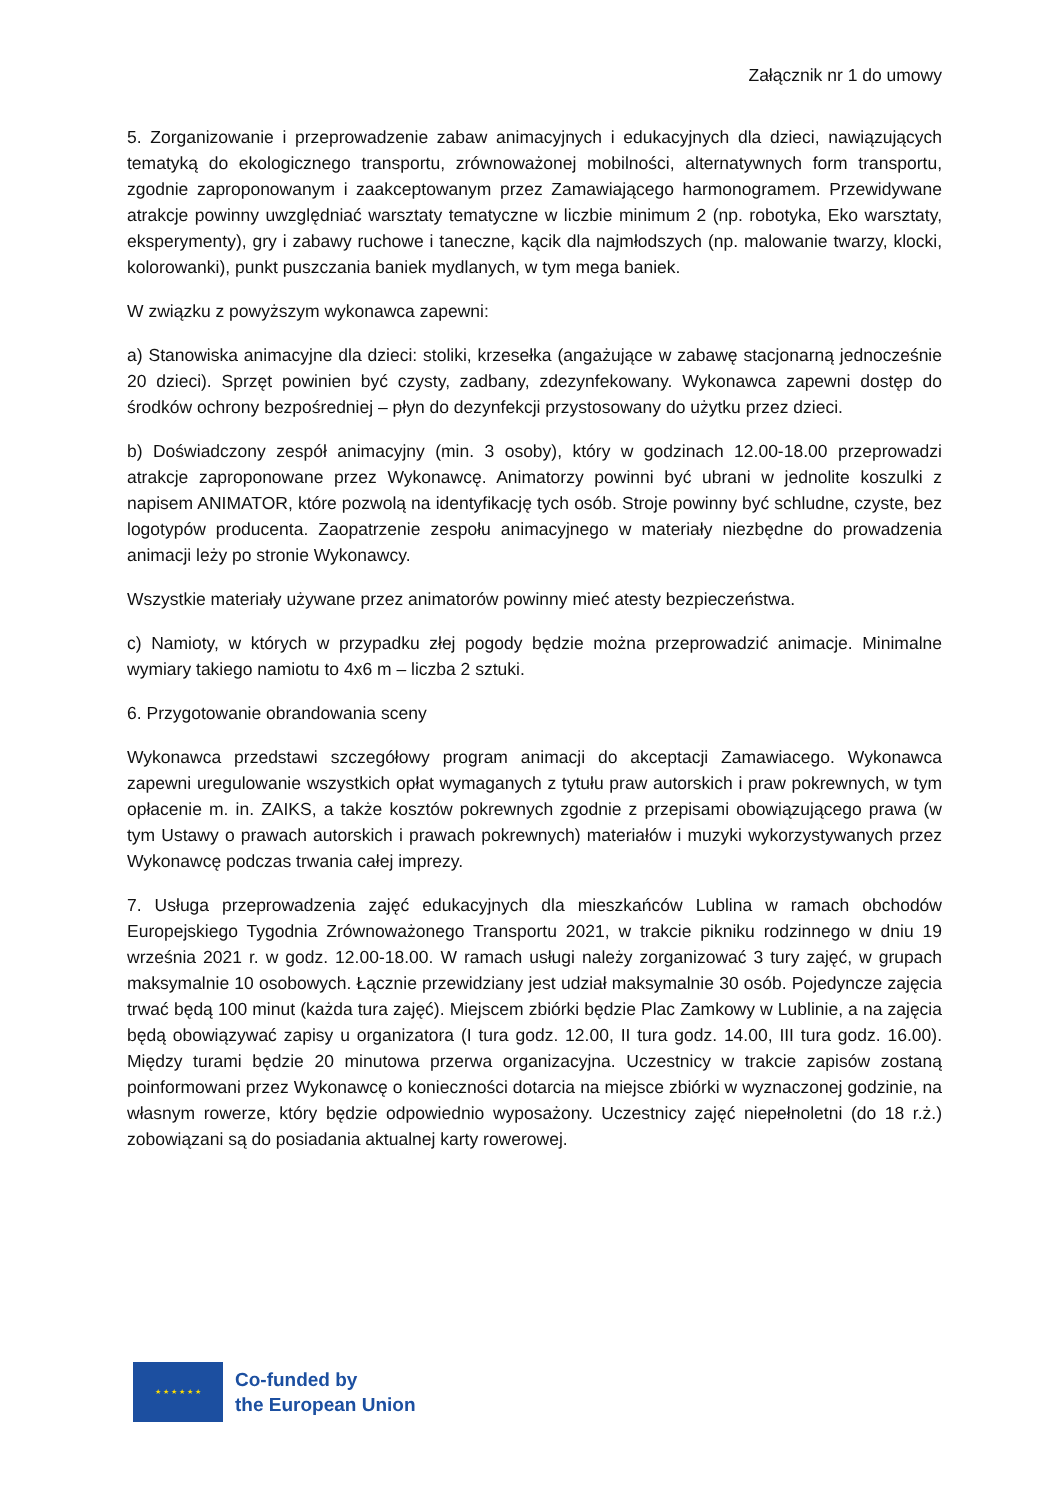Załącznik nr 1 do umowy
5. Zorganizowanie i przeprowadzenie zabaw animacyjnych i edukacyjnych dla dzieci, nawiązujących tematyką do ekologicznego transportu, zrównoważonej mobilności, alternatywnych form transportu, zgodnie zaproponowanym i zaakceptowanym przez Zamawiającego harmonogramem. Przewidywane atrakcje powinny uwzględniać warsztaty tematyczne w liczbie minimum 2 (np. robotyka, Eko warsztaty, eksperymenty), gry i zabawy ruchowe i taneczne, kącik dla najmłodszych (np. malowanie twarzy, klocki, kolorowanki), punkt puszczania baniek mydlanych, w tym mega baniek.
W związku z powyższym wykonawca zapewni:
a) Stanowiska animacyjne dla dzieci: stoliki, krzesełka (angażujące w zabawę stacjonarną jednocześnie 20 dzieci). Sprzęt powinien być czysty, zadbany, zdezynfekowany. Wykonawca zapewni dostęp do środków ochrony bezpośredniej – płyn do dezynfekcji przystosowany do użytku przez dzieci.
b) Doświadczony zespół animacyjny (min. 3 osoby), który w godzinach 12.00-18.00 przeprowadzi atrakcje zaproponowane przez Wykonawcę. Animatorzy powinni być ubrani w jednolite koszulki z napisem ANIMATOR, które pozwolą na identyfikację tych osób. Stroje powinny być schludne, czyste, bez logotypów producenta. Zaopatrzenie zespołu animacyjnego w materiały niezbędne do prowadzenia animacji leży po stronie Wykonawcy.
Wszystkie materiały używane przez animatorów powinny mieć atesty bezpieczeństwa.
c) Namioty, w których w przypadku złej pogody będzie można przeprowadzić animacje. Minimalne wymiary takiego namiotu to 4x6 m – liczba 2 sztuki.
6. Przygotowanie obrandowania sceny
Wykonawca przedstawi szczegółowy program animacji do akceptacji Zamawiacego. Wykonawca zapewni uregulowanie wszystkich opłat wymaganych z tytułu praw autorskich i praw pokrewnych, w tym opłacenie m. in. ZAIKS, a także kosztów pokrewnych zgodnie z przepisami obowiązującego prawa (w tym Ustawy o prawach autorskich i prawach pokrewnych) materiałów i muzyki wykorzystywanych przez Wykonawcę podczas trwania całej imprezy.
7. Usługa przeprowadzenia zajęć edukacyjnych dla mieszkańców Lublina w ramach obchodów Europejskiego Tygodnia Zrównoważonego Transportu 2021, w trakcie pikniku rodzinnego w dniu 19 września 2021 r. w godz. 12.00-18.00. W ramach usługi należy zorganizować 3 tury zajęć, w grupach maksymalnie 10 osobowych. Łącznie przewidziany jest udział maksymalnie 30 osób. Pojedyncze zajęcia trwać będą 100 minut (każda tura zajęć). Miejscem zbiórki będzie Plac Zamkowy w Lublinie, a na zajęcia będą obowiązywać zapisy u organizatora (I tura godz. 12.00, II tura godz. 14.00, III tura godz. 16.00). Między turami będzie 20 minutowa przerwa organizacyjna. Uczestnicy w trakcie zapisów zostaną poinformowani przez Wykonawcę o konieczności dotarcia na miejsce zbiórki w wyznaczonej godzinie, na własnym rowerze, który będzie odpowiednio wyposażony. Uczestnicy zajęć niepełnoletni (do 18 r.ż.) zobowiązani są do posiadania aktualnej karty rowerowej.
★ ★ ★ ★ ★ ★
Co-funded by
the European Union